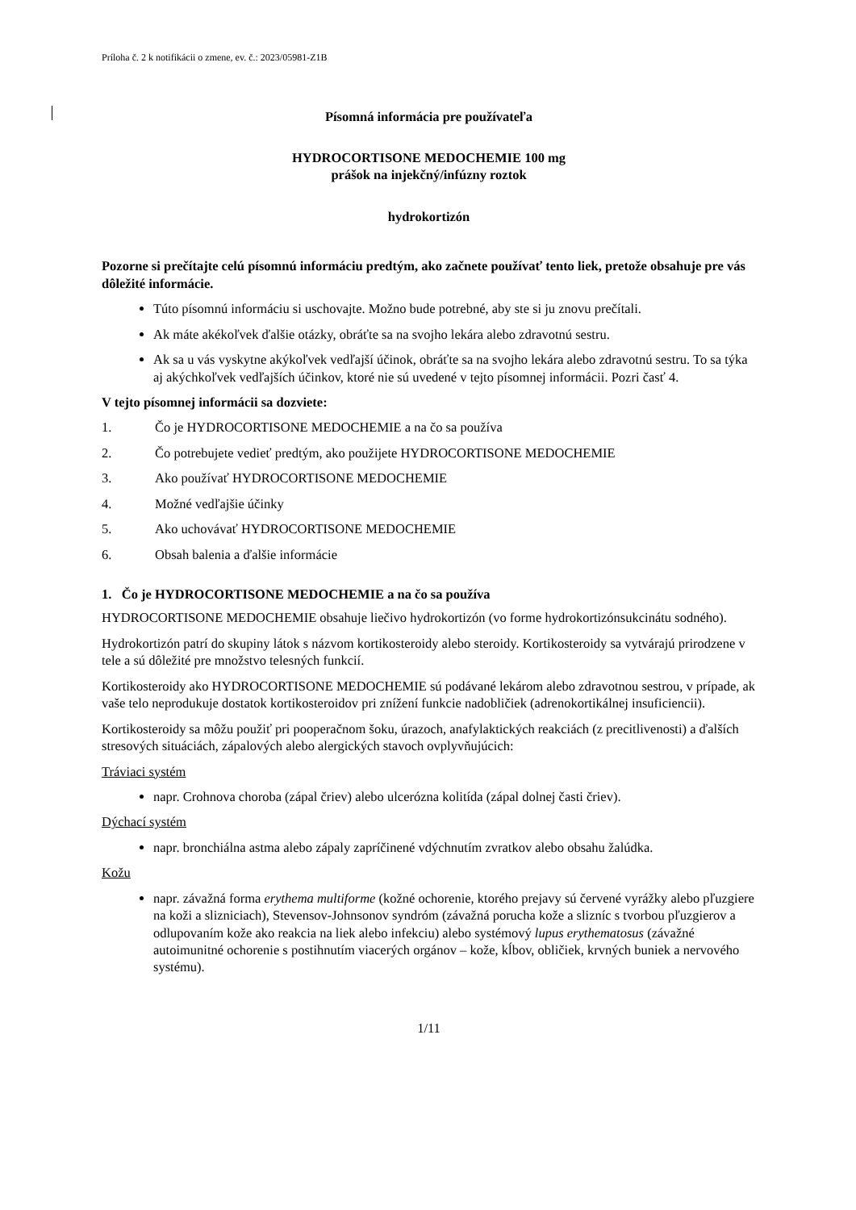Príloha č. 2 k notifikácii o zmene, ev. č.: 2023/05981-Z1B
Písomná informácia pre používateľa
HYDROCORTISONE MEDOCHEMIE 100 mg
prášok na injekčný/infúzny roztok
hydrokortizón
Pozorne si prečítajte celú písomnú informáciu predtým, ako začnete používať tento liek, pretože obsahuje pre vás dôležité informácie.
Túto písomnú informáciu si uschovajte. Možno bude potrebné, aby ste si ju znovu prečítali.
Ak máte akékoľvek ďalšie otázky, obráťte sa na svojho lekára alebo zdravotnú sestru.
Ak sa u vás vyskytne akýkoľvek vedľajší účinok, obráťte sa na svojho lekára alebo zdravotnú sestru. To sa týka aj akýchkoľvek vedľajších účinkov, ktoré nie sú uvedené v tejto písomnej informácii. Pozri časť 4.
V tejto písomnej informácii sa dozviete:
1. Čo je HYDROCORTISONE MEDOCHEMIE a na čo sa používa
2. Čo potrebujete vedieť predtým, ako použijete HYDROCORTISONE MEDOCHEMIE
3. Ako používať HYDROCORTISONE MEDOCHEMIE
4. Možné vedľajšie účinky
5. Ako uchovávať HYDROCORTISONE MEDOCHEMIE
6. Obsah balenia a ďalšie informácie
1. Čo je HYDROCORTISONE MEDOCHEMIE a na čo sa používa
HYDROCORTISONE MEDOCHEMIE obsahuje liečivo hydrokortizón (vo forme hydrokortizónsukcinátu sodného).
Hydrokortizón patrí do skupiny látok s názvom kortikosteroidy alebo steroidy. Kortikosteroidy sa vytvárajú prirodzene v tele a sú dôležité pre množstvo telesných funkcií.
Kortikosteroidy ako HYDROCORTISONE MEDOCHEMIE sú podávané lekárom alebo zdravotnou sestrou, v prípade, ak vaše telo neprodukuje dostatok kortikosteroidov pri znížení funkcie nadobličiek (adrenokortikálnej insuficiencii).
Kortikosteroidy sa môžu použiť pri pooperačnom šoku, úrazoch, anafylaktických reakciách (z precitlivenosti) a ďalších stresových situáciách, zápalových alebo alergických stavoch ovplyvňujúcich:
Tráviaci systém
napr. Crohnova choroba (zápal čriev) alebo ulcerózna kolitída (zápal dolnej časti čriev).
Dýchací systém
napr. bronchiálna astma alebo zápaly zapríčinené vdýchnutím zvratkov alebo obsahu žalúdka.
Kožu
napr. závažná forma erythema multiforme (kožné ochorenie, ktorého prejavy sú červené vyrážky alebo pľuzgiere na koži a slizniciach), Stevensov-Johnsonov syndróm (závažná porucha kože a slizníc s tvorbou pľuzgierov a odlupovaním kože ako reakcia na liek alebo infekciu) alebo systémový lupus erythematosus (závažné autoimunitné ochorenie s postihnutím viacerých orgánov – kože, kĺbov, obličiek, krvných buniek a nervového systému).
1/11